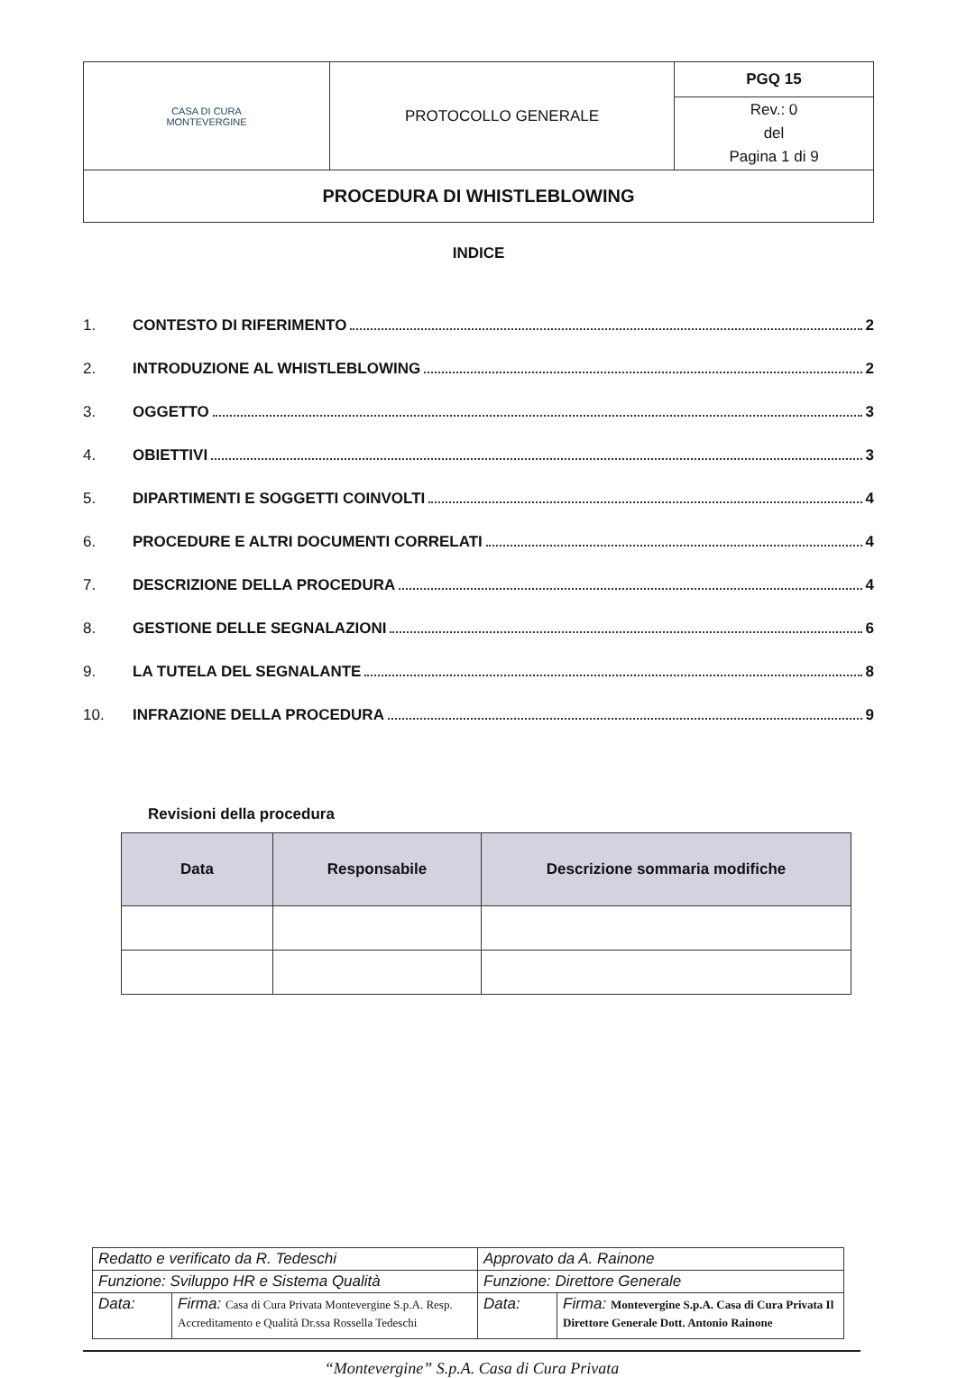| CASA DI CURA MONTEVERGINE | PROTOCOLLO GENERALE | PGQ 15 |
| | | Rev.: 0 del Pagina 1 di 9 |
| PROCEDURA DI WHISTLEBLOWING | | |
INDICE
1. CONTESTO DI RIFERIMENTO 2
2. INTRODUZIONE AL WHISTLEBLOWING 2
3. OGGETTO 3
4. OBIETTIVI 3
5. DIPARTIMENTI E SOGGETTI COINVOLTI 4
6. PROCEDURE E ALTRI DOCUMENTI CORRELATI 4
7. DESCRIZIONE DELLA PROCEDURA 4
8. GESTIONE DELLE SEGNALAZIONI 6
9. LA TUTELA DEL SEGNALANTE 8
10. INFRAZIONE DELLA PROCEDURA 9
Revisioni della procedura
| Data | Responsabile | Descrizione sommaria modifiche |
| --- | --- | --- |
| Redatto e verificato da R. Tedeschi | | Approvato da A. Rainone | |
| Funzione: Sviluppo HR e Sistema Qualità | | Funzione: Direttore Generale | |
| Data: | Firma: Casa di Cura Privata Montevergine S.p.A. Resp. Accreditamento e Qualità Dr.ssa Rossella Tedeschi | Data: | Firma: Montevergine S.p.A. Casa di Cura Privata Il Direttore Generale Dott. Antonio Rainone |
“Montevergine” S.p.A. Casa di Cura Privata